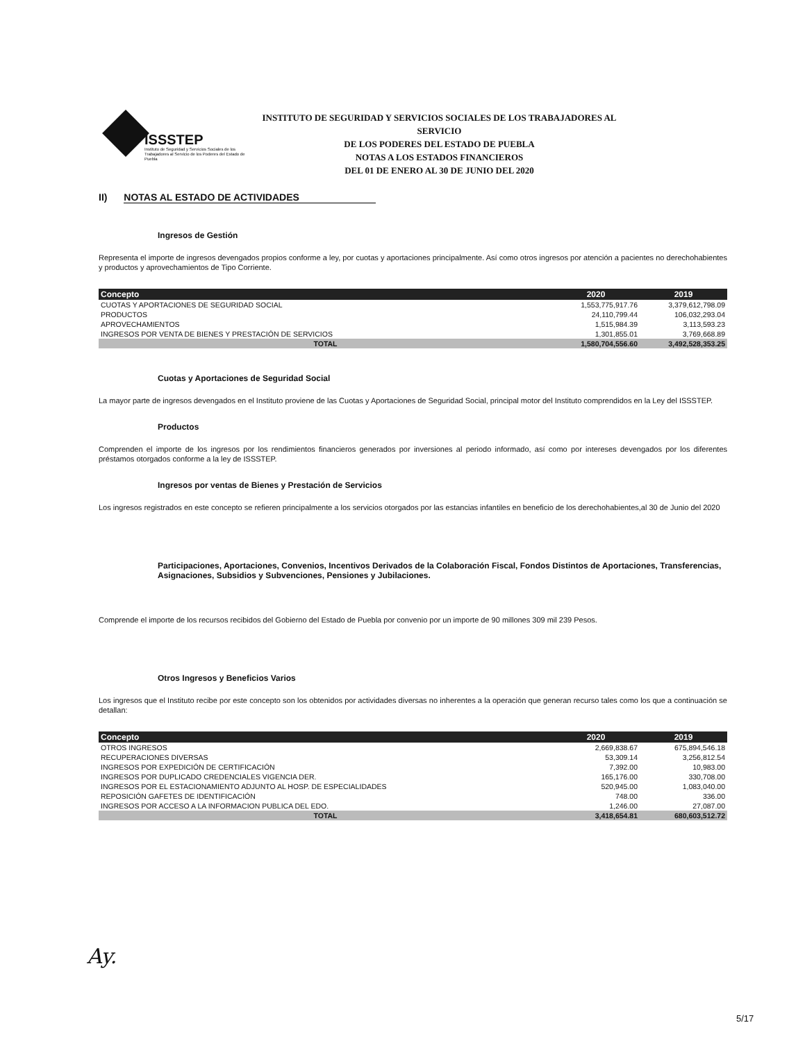ISSSTEP
Instituto de Seguridad y Servicios Sociales de los Trabajadores al Servicio de los Poderes del Estado de Puebla
INSTITUTO DE SEGURIDAD Y SERVICIOS SOCIALES DE LOS TRABAJADORES AL SERVICIO
DE LOS PODERES DEL ESTADO DE PUEBLA
NOTAS A LOS ESTADOS FINANCIEROS
DEL 01 DE ENERO AL 30 DE JUNIO DEL 2020
II) NOTAS AL ESTADO DE ACTIVIDADES
Ingresos de Gestión
Representa el importe de ingresos devengados propios conforme a ley, por cuotas y aportaciones principalmente. Así como otros ingresos por atención a pacientes no derechohabientes y productos y aprovechamientos de Tipo Corriente.
| Concepto | 2020 | 2019 |
| --- | --- | --- |
| CUOTAS Y APORTACIONES DE SEGURIDAD SOCIAL | 1,553,775,917.76 | 3,379,612,798.09 |
| PRODUCTOS | 24,110,799.44 | 106,032,293.04 |
| APROVECHAMIENTOS | 1,515,984.39 | 3,113,593.23 |
| INGRESOS POR VENTA DE BIENES Y PRESTACIÓN DE SERVICIOS | 1,301,855.01 | 3,769,668.89 |
| TOTAL | 1,580,704,556.60 | 3,492,528,353.25 |
Cuotas y Aportaciones de Seguridad Social
La mayor parte de ingresos devengados en el Instituto proviene de las Cuotas y Aportaciones de Seguridad Social, principal motor del Instituto comprendidos en la Ley del ISSSTEP.
Productos
Comprenden el importe de los ingresos por los rendimientos financieros generados por inversiones al periodo informado, así como por intereses devengados por los diferentes préstamos otorgados conforme a la ley de ISSSTEP.
Ingresos por ventas de Bienes y Prestación de Servicios
Los ingresos registrados en este concepto se refieren principalmente a los servicios otorgados por las estancias infantiles en beneficio de los derechohabientes,al 30 de Junio del 2020
Participaciones, Aportaciones, Convenios, Incentivos Derivados de la Colaboración Fiscal, Fondos Distintos de Aportaciones, Transferencias, Asignaciones, Subsidios y Subvenciones, Pensiones y Jubilaciones.
Comprende el importe de los recursos recibidos del Gobierno del Estado de Puebla por convenio por un importe de 90 millones 309 mil 239 Pesos.
Otros Ingresos y Beneficios Varios
Los ingresos que el Instituto recibe por este concepto son los obtenidos por actividades diversas no inherentes a la operación que generan recurso tales como los que a continuación se detallan:
| Concepto | 2020 | 2019 |
| --- | --- | --- |
| OTROS INGRESOS | 2,669,838.67 | 675,894,546.18 |
| RECUPERACIONES DIVERSAS | 53,309.14 | 3,256,812.54 |
| INGRESOS POR EXPEDICIÓN DE CERTIFICACIÓN | 7,392.00 | 10,983.00 |
| INGRESOS POR DUPLICADO CREDENCIALES VIGENCIA DER. | 165,176.00 | 330,708.00 |
| INGRESOS POR EL ESTACIONAMIENTO ADJUNTO AL HOSP. DE ESPECIALIDADES | 520,945.00 | 1,083,040.00 |
| REPOSICIÓN GAFETES DE IDENTIFICACIÓN | 748.00 | 336.00 |
| INGRESOS POR ACCESO A LA INFORMACION PUBLICA DEL EDO. | 1,246.00 | 27,087.00 |
| TOTAL | 3,418,654.81 | 680,603,512.72 |
Ay.
5/17